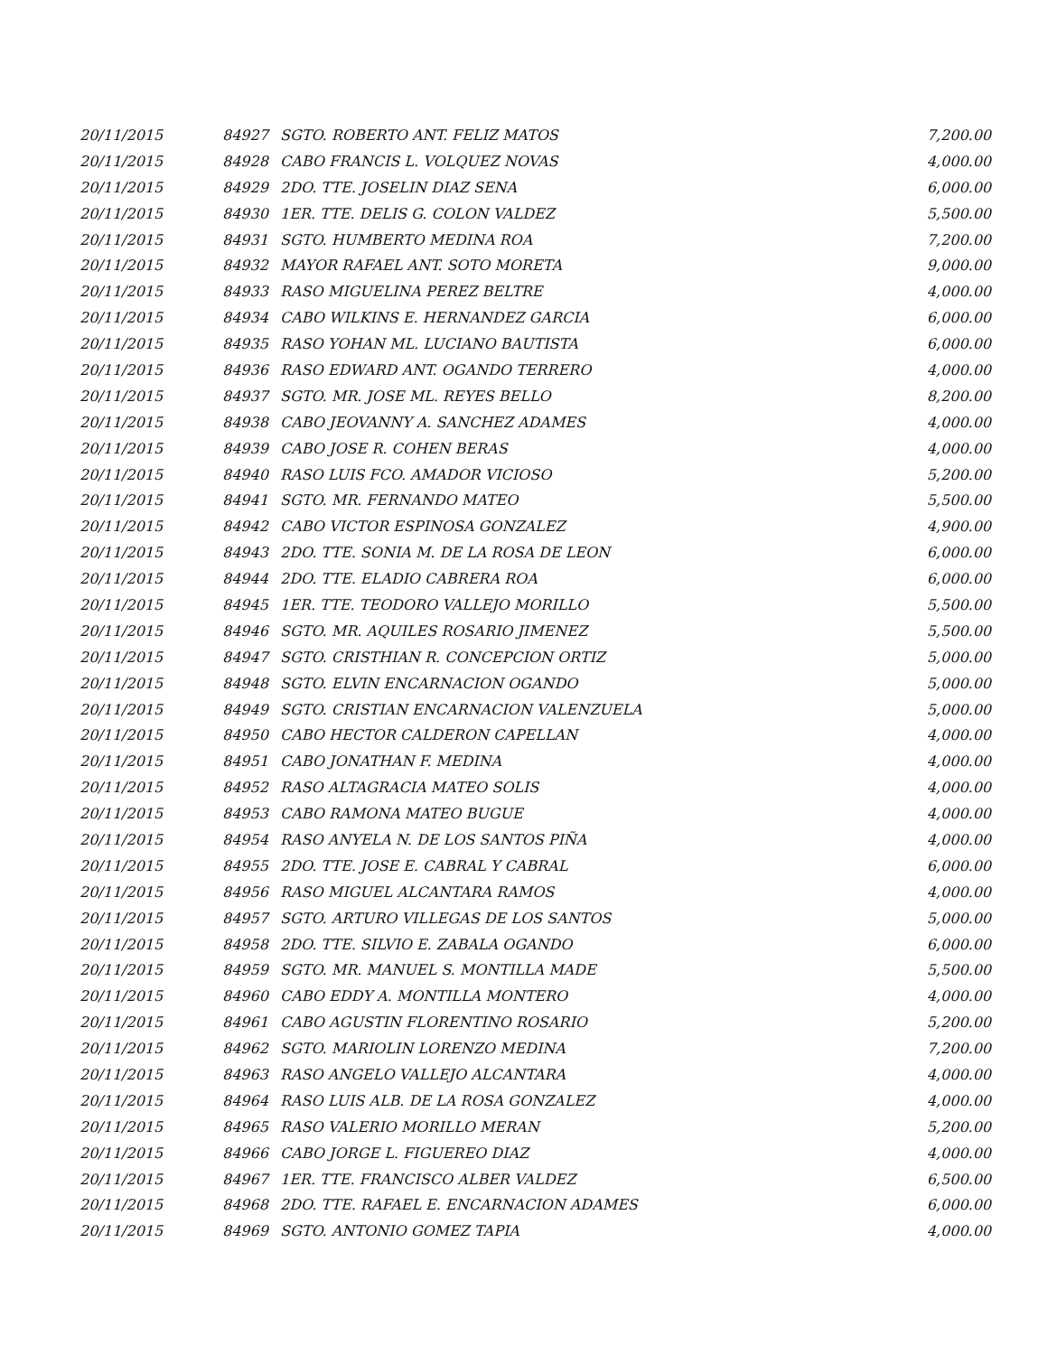| 20/11/2015 | 84927 | SGTO. ROBERTO ANT. FELIZ MATOS | 7,200.00 |
| 20/11/2015 | 84928 | CABO FRANCIS L. VOLQUEZ NOVAS | 4,000.00 |
| 20/11/2015 | 84929 | 2DO. TTE. JOSELIN DIAZ SENA | 6,000.00 |
| 20/11/2015 | 84930 | 1ER. TTE. DELIS G. COLON VALDEZ | 5,500.00 |
| 20/11/2015 | 84931 | SGTO. HUMBERTO MEDINA ROA | 7,200.00 |
| 20/11/2015 | 84932 | MAYOR RAFAEL ANT. SOTO MORETA | 9,000.00 |
| 20/11/2015 | 84933 | RASO MIGUELINA PEREZ BELTRE | 4,000.00 |
| 20/11/2015 | 84934 | CABO WILKINS E. HERNANDEZ GARCIA | 6,000.00 |
| 20/11/2015 | 84935 | RASO YOHAN ML. LUCIANO BAUTISTA | 6,000.00 |
| 20/11/2015 | 84936 | RASO EDWARD ANT. OGANDO TERRERO | 4,000.00 |
| 20/11/2015 | 84937 | SGTO. MR. JOSE ML. REYES BELLO | 8,200.00 |
| 20/11/2015 | 84938 | CABO JEOVANNY A. SANCHEZ ADAMES | 4,000.00 |
| 20/11/2015 | 84939 | CABO JOSE R. COHEN BERAS | 4,000.00 |
| 20/11/2015 | 84940 | RASO LUIS FCO. AMADOR VICIOSO | 5,200.00 |
| 20/11/2015 | 84941 | SGTO. MR. FERNANDO MATEO | 5,500.00 |
| 20/11/2015 | 84942 | CABO VICTOR ESPINOSA GONZALEZ | 4,900.00 |
| 20/11/2015 | 84943 | 2DO. TTE. SONIA M. DE LA ROSA DE LEON | 6,000.00 |
| 20/11/2015 | 84944 | 2DO. TTE. ELADIO CABRERA ROA | 6,000.00 |
| 20/11/2015 | 84945 | 1ER. TTE. TEODORO VALLEJO MORILLO | 5,500.00 |
| 20/11/2015 | 84946 | SGTO. MR. AQUILES ROSARIO JIMENEZ | 5,500.00 |
| 20/11/2015 | 84947 | SGTO. CRISTHIAN R. CONCEPCION ORTIZ | 5,000.00 |
| 20/11/2015 | 84948 | SGTO. ELVIN ENCARNACION OGANDO | 5,000.00 |
| 20/11/2015 | 84949 | SGTO. CRISTIAN ENCARNACION VALENZUELA | 5,000.00 |
| 20/11/2015 | 84950 | CABO HECTOR CALDERON CAPELLAN | 4,000.00 |
| 20/11/2015 | 84951 | CABO JONATHAN F. MEDINA | 4,000.00 |
| 20/11/2015 | 84952 | RASO ALTAGRACIA MATEO SOLIS | 4,000.00 |
| 20/11/2015 | 84953 | CABO RAMONA MATEO BUGUE | 4,000.00 |
| 20/11/2015 | 84954 | RASO ANYELA N. DE LOS SANTOS PIÑA | 4,000.00 |
| 20/11/2015 | 84955 | 2DO. TTE. JOSE E. CABRAL Y CABRAL | 6,000.00 |
| 20/11/2015 | 84956 | RASO MIGUEL ALCANTARA RAMOS | 4,000.00 |
| 20/11/2015 | 84957 | SGTO. ARTURO VILLEGAS DE LOS SANTOS | 5,000.00 |
| 20/11/2015 | 84958 | 2DO. TTE. SILVIO E. ZABALA OGANDO | 6,000.00 |
| 20/11/2015 | 84959 | SGTO. MR. MANUEL S. MONTILLA MADE | 5,500.00 |
| 20/11/2015 | 84960 | CABO EDDY A. MONTILLA MONTERO | 4,000.00 |
| 20/11/2015 | 84961 | CABO AGUSTIN FLORENTINO ROSARIO | 5,200.00 |
| 20/11/2015 | 84962 | SGTO. MARIOLIN LORENZO MEDINA | 7,200.00 |
| 20/11/2015 | 84963 | RASO ANGELO VALLEJO ALCANTARA | 4,000.00 |
| 20/11/2015 | 84964 | RASO LUIS ALB. DE LA ROSA GONZALEZ | 4,000.00 |
| 20/11/2015 | 84965 | RASO VALERIO MORILLO MERAN | 5,200.00 |
| 20/11/2015 | 84966 | CABO JORGE L. FIGUEREO DIAZ | 4,000.00 |
| 20/11/2015 | 84967 | 1ER. TTE. FRANCISCO ALBER VALDEZ | 6,500.00 |
| 20/11/2015 | 84968 | 2DO. TTE. RAFAEL E. ENCARNACION ADAMES | 6,000.00 |
| 20/11/2015 | 84969 | SGTO. ANTONIO GOMEZ TAPIA | 4,000.00 |